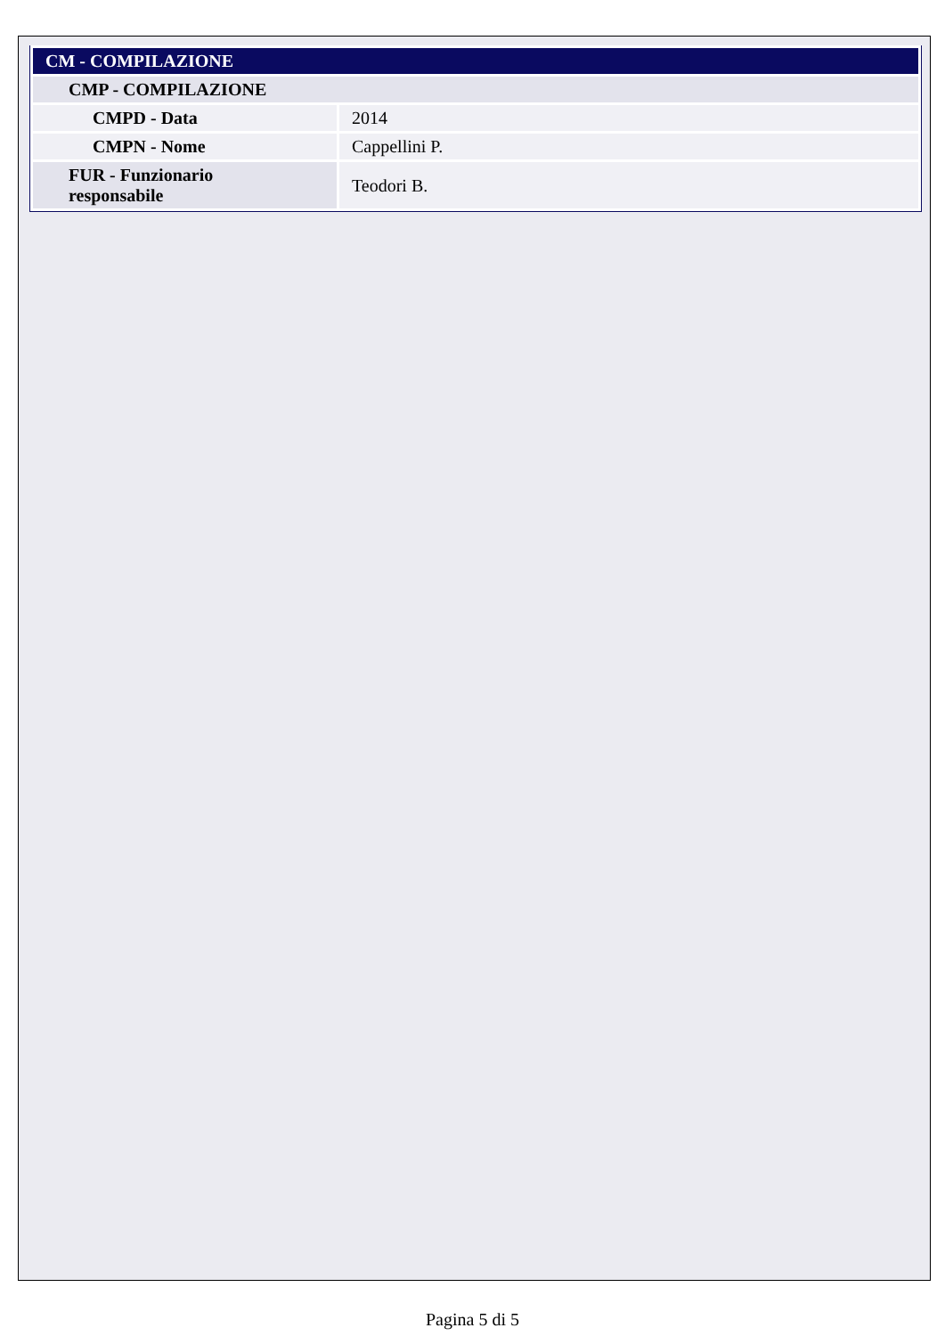| CM - COMPILAZIONE | |
| CMP - COMPILAZIONE | |
| CMPD - Data | 2014 |
| CMPN - Nome | Cappellini P. |
| FUR - Funzionario responsabile | Teodori B. |
Pagina 5 di 5